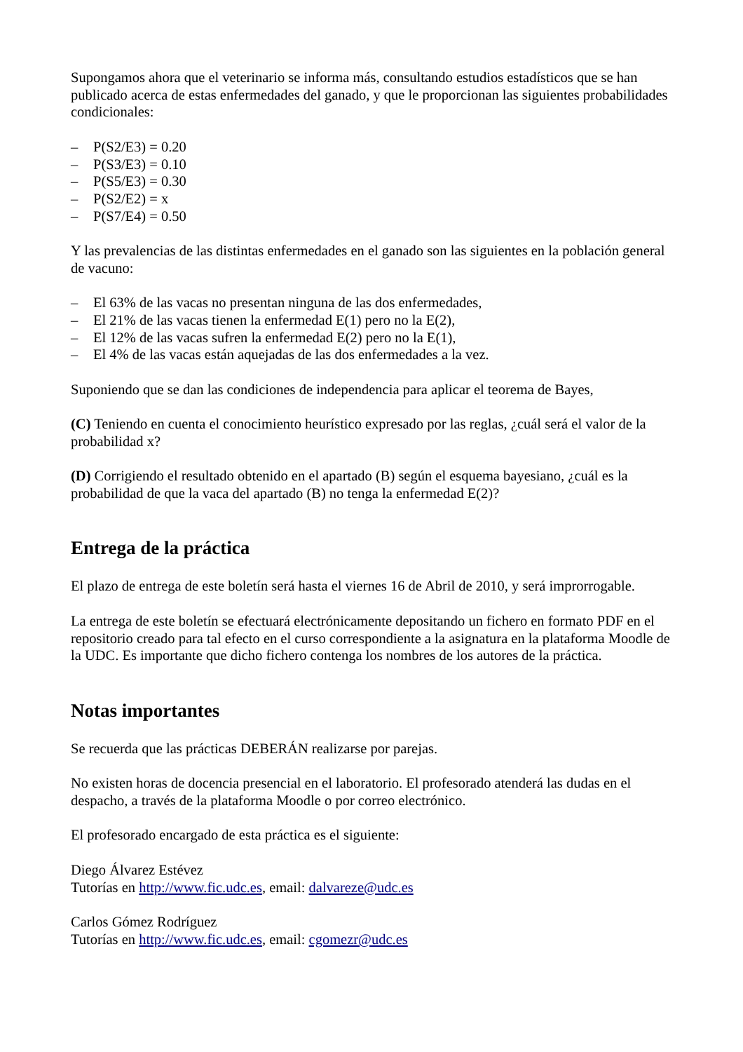Supongamos ahora que el veterinario se informa más, consultando estudios estadísticos que se han publicado acerca de estas enfermedades del ganado, y que le proporcionan las siguientes probabilidades condicionales:
– P(S2/E3) = 0.20
– P(S3/E3) = 0.10
– P(S5/E3) = 0.30
– P(S2/E2) = x
– P(S7/E4) = 0.50
Y las prevalencias de las distintas enfermedades en el ganado son las siguientes en la población general de vacuno:
– El 63% de las vacas no presentan ninguna de las dos enfermedades,
– El 21% de las vacas tienen la enfermedad E(1) pero no la E(2),
– El 12% de las vacas sufren la enfermedad E(2) pero no la E(1),
– El 4% de las vacas están aquejadas de las dos enfermedades a la vez.
Suponiendo que se dan las condiciones de independencia para aplicar el teorema de Bayes,
(C) Teniendo en cuenta el conocimiento heurístico expresado por las reglas, ¿cuál será el valor de la probabilidad x?
(D) Corrigiendo el resultado obtenido en el apartado (B) según el esquema bayesiano, ¿cuál es la probabilidad de que la vaca del apartado (B) no tenga la enfermedad E(2)?
Entrega de la práctica
El plazo de entrega de este boletín será hasta el viernes 16 de Abril de 2010, y será improrrogable.
La entrega de este boletín se efectuará electrónicamente depositando un fichero en formato PDF en el repositorio creado para tal efecto en el curso correspondiente a la asignatura en la plataforma Moodle de la UDC. Es importante que dicho fichero contenga los nombres de los autores de la práctica.
Notas importantes
Se recuerda que las prácticas DEBERÁN realizarse por parejas.
No existen horas de docencia presencial en el laboratorio. El profesorado atenderá las dudas en el despacho, a través de la plataforma Moodle o por correo electrónico.
El profesorado encargado de esta práctica es el siguiente:
Diego Álvarez Estévez
Tutorías en http://www.fic.udc.es, email: dalvareze@udc.es
Carlos Gómez Rodríguez
Tutorías en http://www.fic.udc.es, email: cgomezr@udc.es